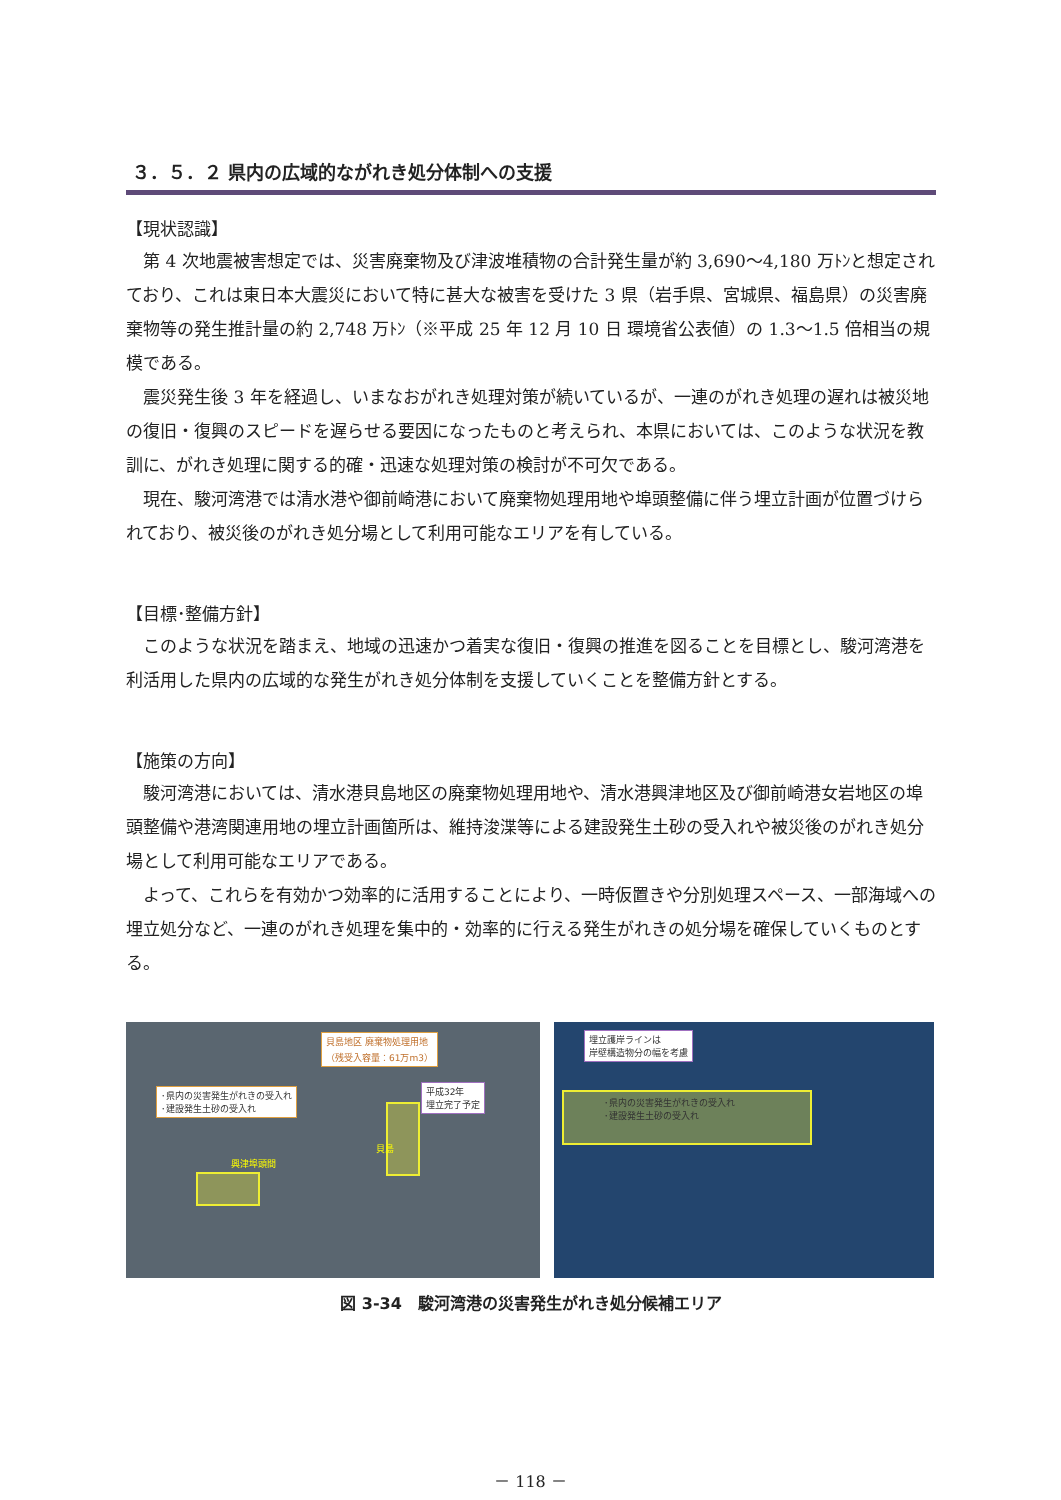３．５．２ 県内の広域的ながれき処分体制への支援
【現状認識】
第 4 次地震被害想定では、災害廃棄物及び津波堆積物の合計発生量が約 3,690～4,180 万ﾄﾝと想定されており、これは東日本大震災において特に甚大な被害を受けた 3 県（岩手県、宮城県、福島県）の災害廃棄物等の発生推計量の約 2,748 万ﾄﾝ（※平成 25 年 12 月 10 日 環境省公表値）の 1.3～1.5 倍相当の規模である。
震災発生後 3 年を経過し、いまなおがれき処理対策が続いているが、一連のがれき処理の遅れは被災地の復旧・復興のスピードを遅らせる要因になったものと考えられ、本県においては、このような状況を教訓に、がれき処理に関する的確・迅速な処理対策の検討が不可欠である。
現在、駿河湾港では清水港や御前崎港において廃棄物処理用地や埠頭整備に伴う埋立計画が位置づけられており、被災後のがれき処分場として利用可能なエリアを有している。
【目標･整備方針】
このような状況を踏まえ、地域の迅速かつ着実な復旧・復興の推進を図ることを目標とし、駿河湾港を利活用した県内の広域的な発生がれき処分体制を支援していくことを整備方針とする。
【施策の方向】
駿河湾港においては、清水港貝島地区の廃棄物処理用地や、清水港興津地区及び御前崎港女岩地区の埠頭整備や港湾関連用地の埋立計画箇所は、維持浚渫等による建設発生土砂の受入れや被災後のがれき処分場として利用可能なエリアである。
よって、これらを有効かつ効率的に活用することにより、一時仮置きや分別処理スペース、一部海域への埋立処分など、一連のがれき処理を集中的・効率的に行える発生がれきの処分場を確保していくものとする。
貝島地区 廃棄物処理用地
（残受入容量：61万m3）
･県内の災害発生がれきの受入れ
･建設発生土砂の受入れ
平成32年
埋立完了予定
貝島
興津埠頭間
埋立護岸ラインは
岸壁構造物分の幅を考慮
･県内の災害発生がれきの受入れ
･建設発生土砂の受入れ
図 3-34　駿河湾港の災害発生がれき処分候補エリア
－ 118 －